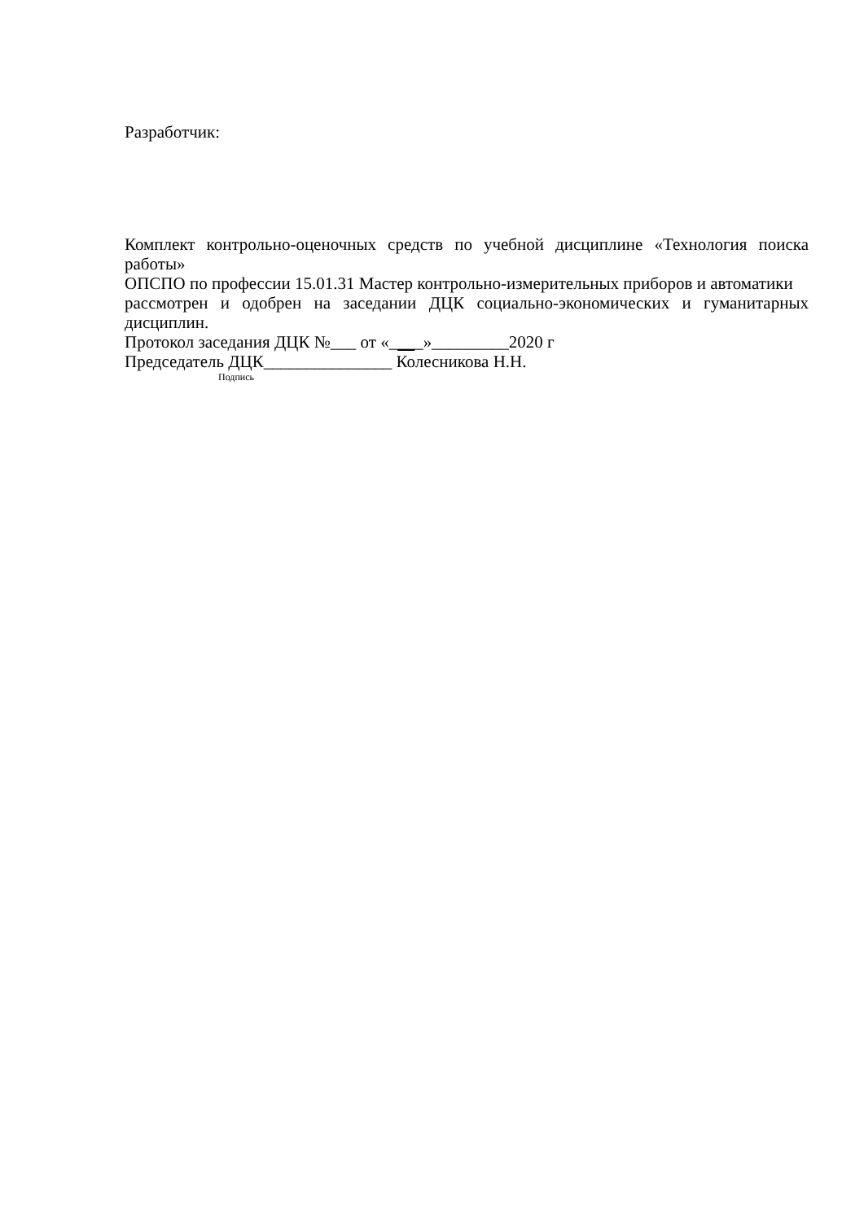Разработчик:
Комплект контрольно-оценочных средств по учебной дисциплине «Технология поиска работы»
ОПСПО по профессии 15.01.31 Мастер контрольно-измерительных приборов и автоматики
рассмотрен и одобрен на заседании ДЦК социально-экономических и гуманитарных дисциплин.
Протокол заседания ДЦК №___ от «____»_________2020 г
Председатель ДЦК_______________ Колесникова Н.Н.
Подпись